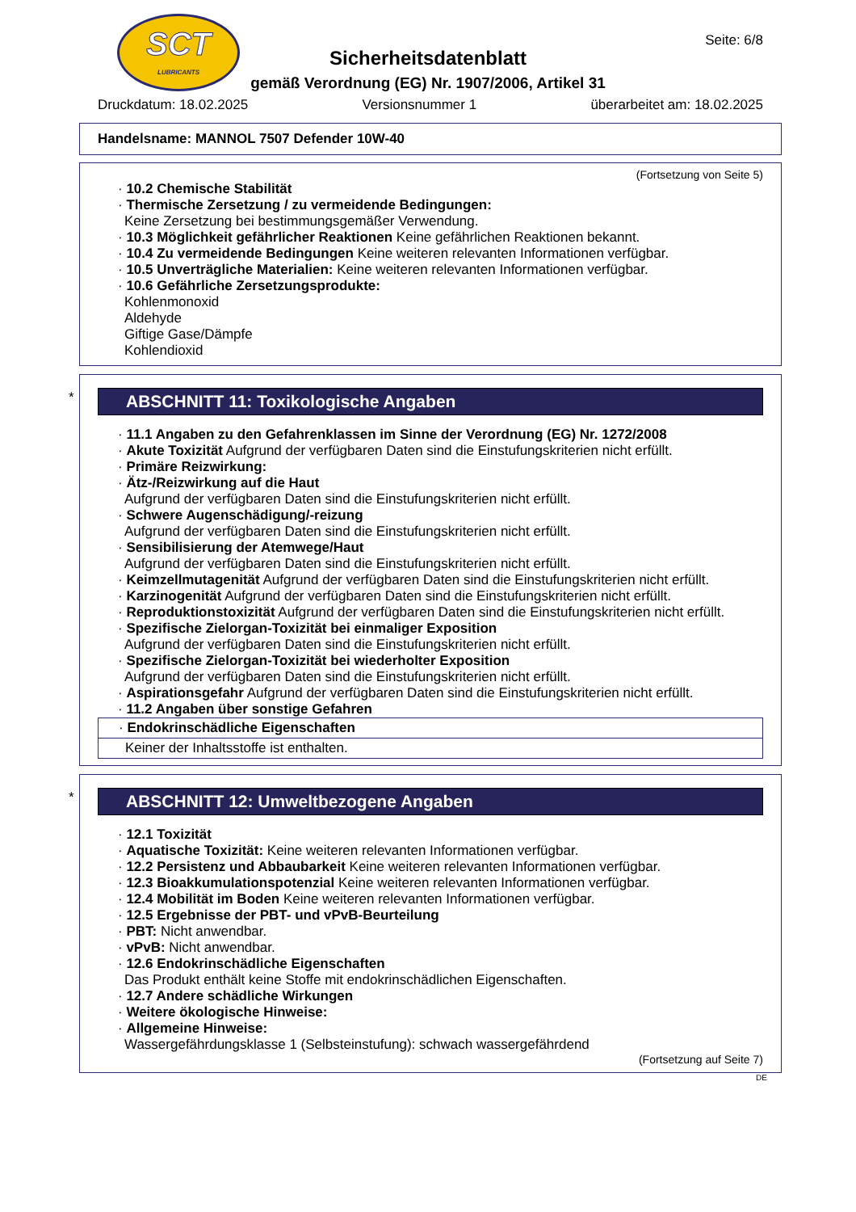SCT
LUBRICANTS
Seite: 6/8
Sicherheitsdatenblatt
gemäß Verordnung (EG) Nr. 1907/2006, Artikel 31
Druckdatum: 18.02.2025 Versionsnummer 1 überarbeitet am: 18.02.2025
Handelsname: MANNOL 7507 Defender 10W-40
(Fortsetzung von Seite 5)
· 10.2 Chemische Stabilität
· Thermische Zersetzung / zu vermeidende Bedingungen:
Keine Zersetzung bei bestimmungsgemäßer Verwendung.
· 10.3 Möglichkeit gefährlicher Reaktionen Keine gefährlichen Reaktionen bekannt.
· 10.4 Zu vermeidende Bedingungen Keine weiteren relevanten Informationen verfügbar.
· 10.5 Unverträgliche Materialien: Keine weiteren relevanten Informationen verfügbar.
· 10.6 Gefährliche Zersetzungsprodukte:
Kohlenmonoxid
Aldehyde
Giftige Gase/Dämpfe
Kohlendioxid
*
ABSCHNITT 11: Toxikologische Angaben
· 11.1 Angaben zu den Gefahrenklassen im Sinne der Verordnung (EG) Nr. 1272/2008
· Akute Toxizität Aufgrund der verfügbaren Daten sind die Einstufungskriterien nicht erfüllt.
· Primäre Reizwirkung:
· Ätz-/Reizwirkung auf die Haut
Aufgrund der verfügbaren Daten sind die Einstufungskriterien nicht erfüllt.
· Schwere Augenschädigung/-reizung
Aufgrund der verfügbaren Daten sind die Einstufungskriterien nicht erfüllt.
· Sensibilisierung der Atemwege/Haut
Aufgrund der verfügbaren Daten sind die Einstufungskriterien nicht erfüllt.
· Keimzellmutagenität Aufgrund der verfügbaren Daten sind die Einstufungskriterien nicht erfüllt.
· Karzinogenität Aufgrund der verfügbaren Daten sind die Einstufungskriterien nicht erfüllt.
· Reproduktionstoxizität Aufgrund der verfügbaren Daten sind die Einstufungskriterien nicht erfüllt.
· Spezifische Zielorgan-Toxizität bei einmaliger Exposition
Aufgrund der verfügbaren Daten sind die Einstufungskriterien nicht erfüllt.
· Spezifische Zielorgan-Toxizität bei wiederholter Exposition
Aufgrund der verfügbaren Daten sind die Einstufungskriterien nicht erfüllt.
· Aspirationsgefahr Aufgrund der verfügbaren Daten sind die Einstufungskriterien nicht erfüllt.
· 11.2 Angaben über sonstige Gefahren
· Endokrinschädliche Eigenschaften
Keiner der Inhaltsstoffe ist enthalten.
*
ABSCHNITT 12: Umweltbezogene Angaben
· 12.1 Toxizität
· Aquatische Toxizität: Keine weiteren relevanten Informationen verfügbar.
· 12.2 Persistenz und Abbaubarkeit Keine weiteren relevanten Informationen verfügbar.
· 12.3 Bioakkumulationspotenzial Keine weiteren relevanten Informationen verfügbar.
· 12.4 Mobilität im Boden Keine weiteren relevanten Informationen verfügbar.
· 12.5 Ergebnisse der PBT- und vPvB-Beurteilung
· PBT: Nicht anwendbar.
· vPvB: Nicht anwendbar.
· 12.6 Endokrinschädliche Eigenschaften
Das Produkt enthält keine Stoffe mit endokrinschädlichen Eigenschaften.
· 12.7 Andere schädliche Wirkungen
· Weitere ökologische Hinweise:
· Allgemeine Hinweise:
Wassergefährdungsklasse 1 (Selbsteinstufung): schwach wassergefährdend
(Fortsetzung auf Seite 7)
DE